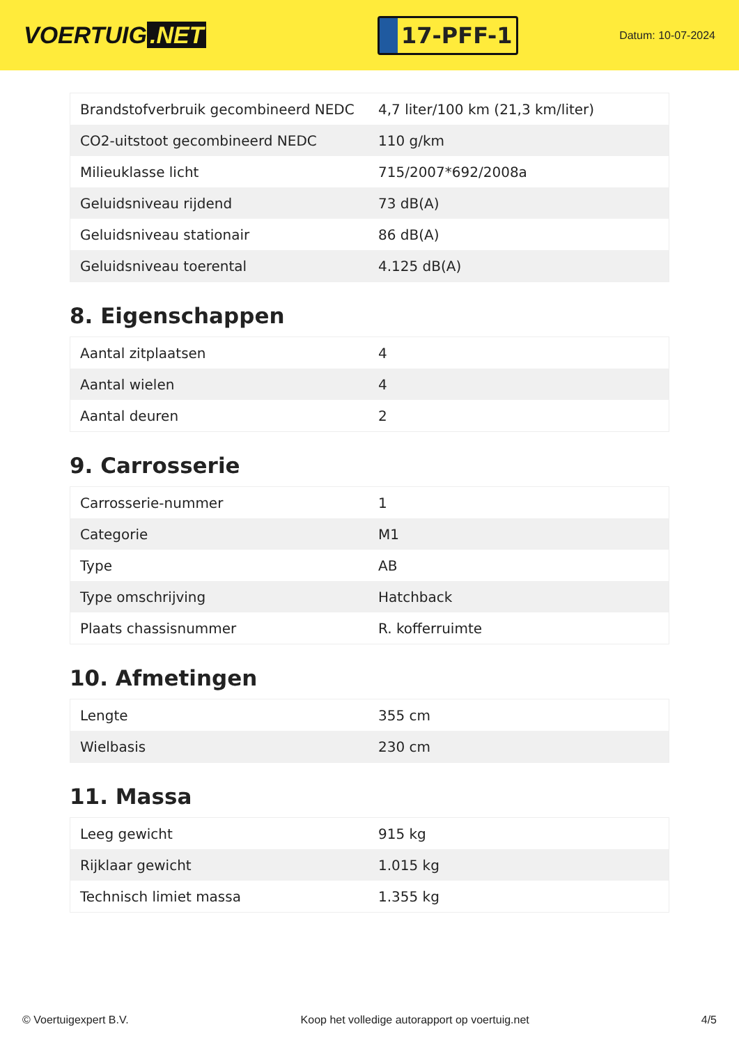VOERTUIG.NET
17-PFF-1
Datum: 10-07-2024
| Brandstofverbruik gecombineerd NEDC | 4,7 liter/100 km (21,3 km/liter) |
| CO2-uitstoot gecombineerd NEDC | 110 g/km |
| Milieuklasse licht | 715/2007*692/2008a |
| Geluidsniveau rijdend | 73 dB(A) |
| Geluidsniveau stationair | 86 dB(A) |
| Geluidsniveau toerental | 4.125 dB(A) |
8. Eigenschappen
| Aantal zitplaatsen | 4 |
| Aantal wielen | 4 |
| Aantal deuren | 2 |
9. Carrosserie
| Carrosserie-nummer | 1 |
| Categorie | M1 |
| Type | AB |
| Type omschrijving | Hatchback |
| Plaats chassisnummer | R. kofferruimte |
10. Afmetingen
| Lengte | 355 cm |
| Wielbasis | 230 cm |
11. Massa
| Leeg gewicht | 915 kg |
| Rijklaar gewicht | 1.015 kg |
| Technisch limiet massa | 1.355 kg |
© Voertuigexpert B.V. Koop het volledige autorapport op voertuig.net 4/5